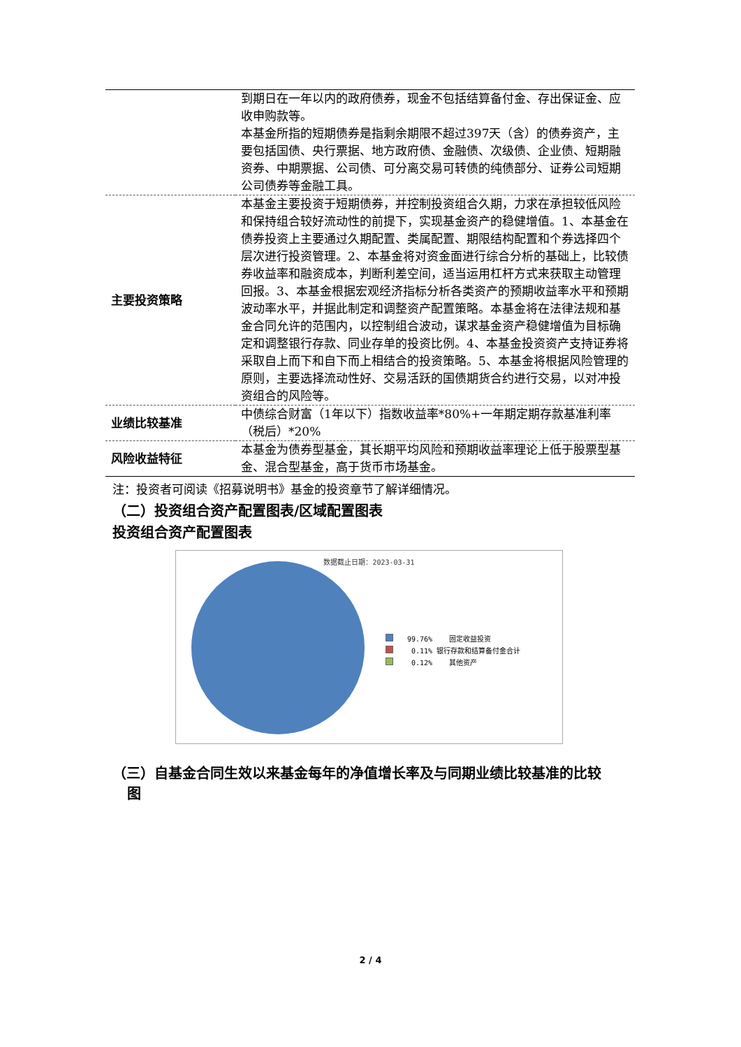| | 到期日在一年以内的政府债券，现金不包括结算备付金、存出保证金、应收申购款等。 本基金所指的短期债券是指剩余期限不超过397天（含）的债券资产，主要包括国债、央行票据、地方政府债、金融债、次级债、企业债、短期融资券、中期票据、公司债、可分离交易可转债的纯债部分、证券公司短期公司债券等金融工具。 |
| 主要投资策略 | 本基金主要投资于短期债券，并控制投资组合久期，力求在承担较低风险和保持组合较好流动性的前提下，实现基金资产的稳健增值。1、本基金在债券投资上主要通过久期配置、类属配置、期限结构配置和个券选择四个层次进行投资管理。2、本基金将对资金面进行综合分析的基础上，比较债券收益率和融资成本，判断利差空间，适当运用杠杆方式来获取主动管理回报。3、本基金根据宏观经济指标分析各类资产的预期收益率水平和预期波动率水平，并据此制定和调整资产配置策略。本基金将在法律法规和基金合同允许的范围内，以控制组合波动，谋求基金资产稳健增值为目标确定和调整银行存款、同业存单的投资比例。4、本基金投资资产支持证券将采取自上而下和自下而上相结合的投资策略。5、本基金将根据风险管理的原则，主要选择流动性好、交易活跃的国债期货合约进行交易，以对冲投资组合的风险等。 |
| 业绩比较基准 | 中债综合财富（1年以下）指数收益率*80%+一年期定期存款基准利率（税后）*20% |
| 风险收益特征 | 本基金为债券型基金，其长期平均风险和预期收益率理论上低于股票型基金、混合型基金，高于货币市场基金。 |
注：投资者可阅读《招募说明书》基金的投资章节了解详细情况。
（二）投资组合资产配置图表/区域配置图表
投资组合资产配置图表
数据截止日期：2023-03-31
99.76% 固定收益投资
0.11% 银行存款和结算备付金合计
0.12% 其他资产
（三）自基金合同生效以来基金每年的净值增长率及与同期业绩比较基准的比较
图
2 / 4